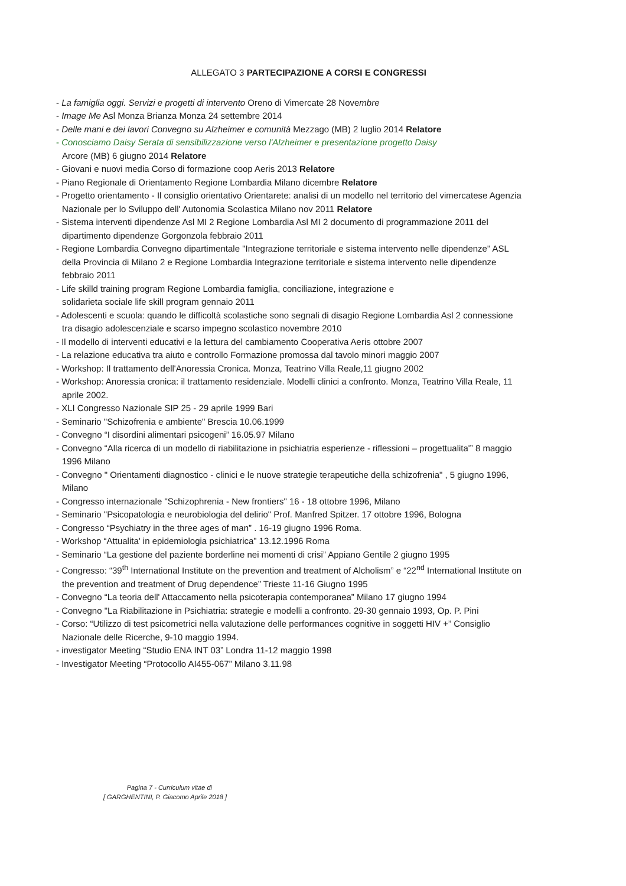ALLEGATO 3 PARTECIPAZIONE A CORSI E CONGRESSI
- La famiglia oggi. Servizi e progetti di intervento Oreno di Vimercate 28 Novembre
- Image Me Asl Monza Brianza Monza 24 settembre 2014
- Delle mani e dei lavori Convegno su Alzheimer e comunità Mezzago (MB) 2 luglio 2014 Relatore
- Conosciamo Daisy Serata di sensibilizzazione verso l'Alzheimer e presentazione progetto Daisy
Arcore (MB) 6 giugno 2014 Relatore
- Giovani e nuovi media Corso di formazione coop Aeris 2013 Relatore
- Piano Regionale di Orientamento Regione Lombardia Milano dicembre Relatore
- Progetto orientamento - Il consiglio orientativo Orientarete: analisi di un modello nel territorio del vimercatese Agenzia Nazionale per lo Sviluppo dell' Autonomia Scolastica Milano nov 2011 Relatore
- Sistema interventi dipendenze Asl MI 2 Regione Lombardia Asl MI 2 documento di programmazione 2011 del dipartimento dipendenze Gorgonzola febbraio 2011
- Regione Lombardia Convegno dipartimentale "Integrazione territoriale e sistema intervento nelle dipendenze" ASL della Provincia di Milano 2 e Regione Lombardia Integrazione territoriale e sistema intervento nelle dipendenze febbraio 2011
- Life skilld training program Regione Lombardia famiglia, conciliazione, integrazione e
solidarieta sociale life skill program gennaio 2011
- Adolescenti e scuola: quando le difficoltà scolastiche sono segnali di disagio Regione Lombardia Asl 2 connessione tra disagio adolescenziale e scarso impegno scolastico novembre 2010
- Il modello di interventi educativi e la lettura del cambiamento Cooperativa Aeris ottobre 2007
- La relazione educativa tra aiuto e controllo Formazione promossa dal tavolo minori maggio 2007
- Workshop: Il trattamento dell'Anoressia Cronica. Monza, Teatrino Villa Reale,11 giugno 2002
- Workshop: Anoressia cronica: il trattamento residenziale. Modelli clinici a confronto. Monza, Teatrino Villa Reale, 11 aprile 2002.
- XLI Congresso Nazionale SIP 25 - 29 aprile 1999 Bari
- Seminario "Schizofrenia e ambiente" Brescia 10.06.1999
- Convegno “I disordini alimentari psicogeni” 16.05.97 Milano
- Convegno “Alla ricerca di un modello di riabilitazione in psichiatria esperienze - riflessioni – progettualita'” 8 maggio 1996 Milano
- Convegno " Orientamenti diagnostico - clinici e le nuove strategie terapeutiche della schizofrenia" , 5 giugno 1996, Milano
- Congresso internazionale "Schizophrenia - New frontiers" 16 - 18 ottobre 1996, Milano
- Seminario "Psicopatologia e neurobiologia del delirio" Prof. Manfred Spitzer. 17 ottobre 1996, Bologna
- Congresso “Psychiatry in the three ages of man” . 16-19 giugno 1996 Roma.
- Workshop “Attualita' in epidemiologia psichiatrica” 13.12.1996 Roma
- Seminario “La gestione del paziente borderline nei momenti di crisi” Appiano Gentile 2 giugno 1995
- Congresso: “39<sup>th</sup> International Institute on the prevention and treatment of Alcholism” e “22<sup>nd</sup> International Institute on the prevention and treatment of Drug dependence” Trieste 11-16 Giugno 1995
- Convegno “La teoria dell' Attaccamento nella psicoterapia contemporanea” Milano 17 giugno 1994
- Convegno "La Riabilitazione in Psichiatria: strategie e modelli a confronto. 29-30 gennaio 1993, Op. P. Pini
- Corso: “Utilizzo di test psicometrici nella valutazione delle performances cognitive in soggetti HIV +” Consiglio Nazionale delle Ricerche, 9-10 maggio 1994.
- investigator Meeting “Studio ENA INT 03” Londra 11-12 maggio 1998
- Investigator Meeting “Protocollo AI455-067” Milano 3.11.98
Pagina 7 - Curriculum vitae di
[ GARGHENTINI, P. Giacomo Aprile 2018 ]